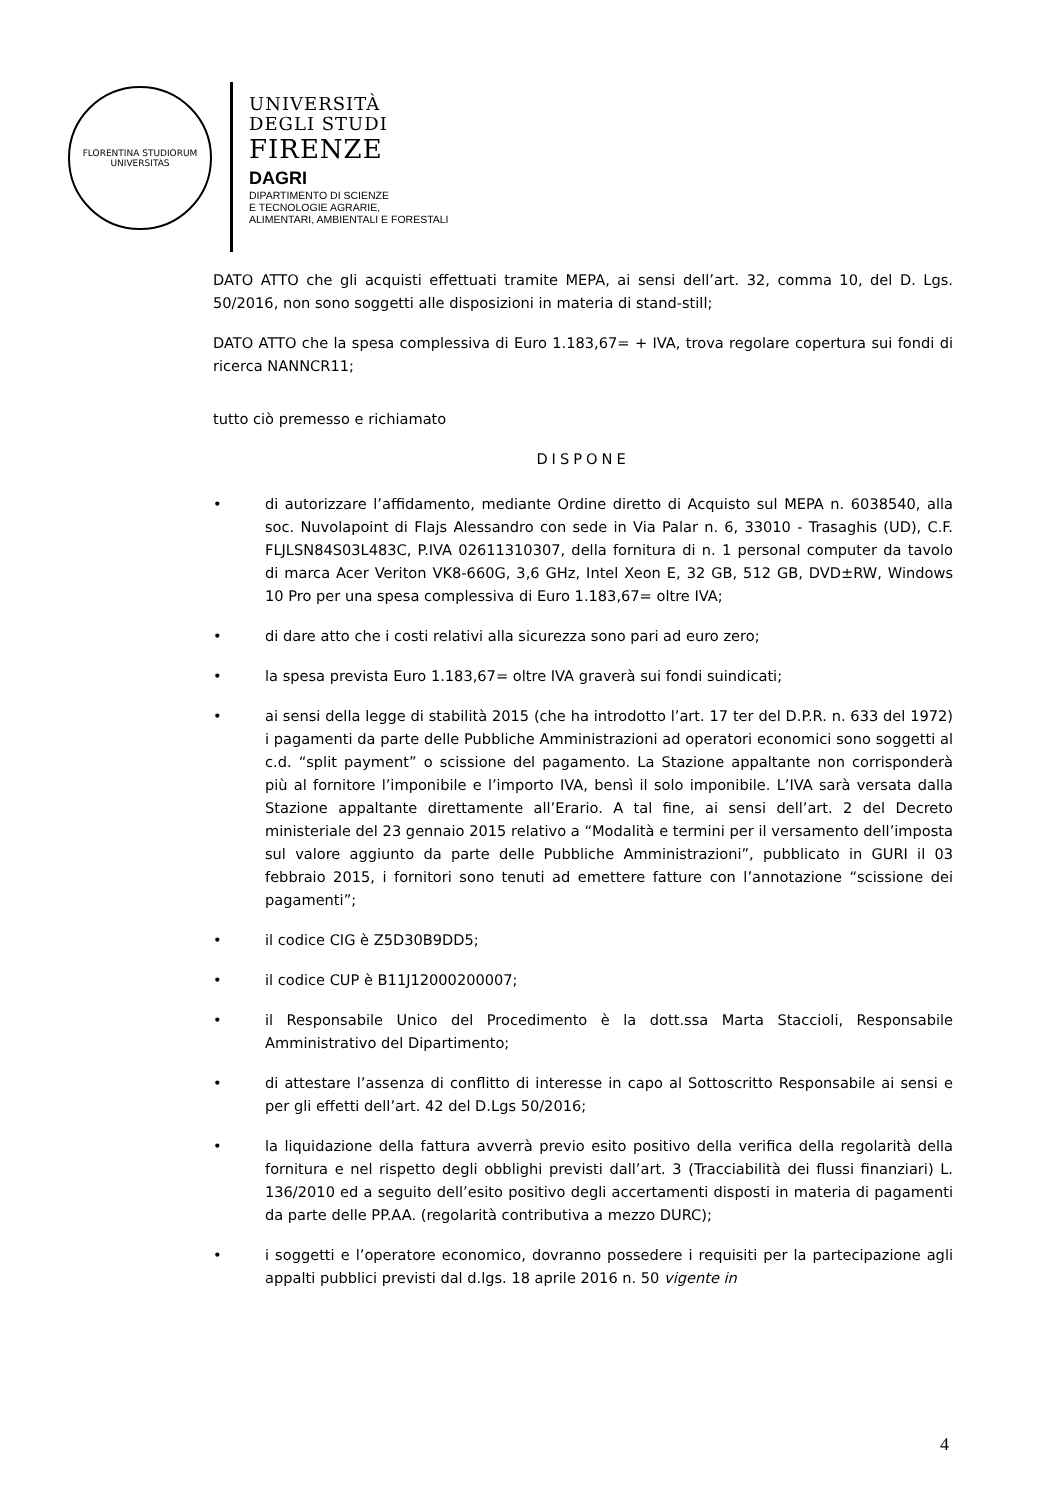FLORENTINA STUDIORUM UNIVERSITAS
UNIVERSITÀ
DEGLI STUDI
FIRENZE
DAGRI
DIPARTIMENTO DI SCIENZE
E TECNOLOGIE AGRARIE,
ALIMENTARI, AMBIENTALI E FORESTALI
DATO ATTO che gli acquisti effettuati tramite MEPA, ai sensi dell’art. 32, comma 10, del D. Lgs. 50/2016, non sono soggetti alle disposizioni in materia di stand-still;
DATO ATTO che la spesa complessiva di Euro 1.183,67= + IVA, trova regolare copertura sui fondi di ricerca NANNCR11;
tutto ciò premesso e richiamato
DISPONE
• di autorizzare l’affidamento, mediante Ordine diretto di Acquisto sul MEPA n. 6038540, alla soc. Nuvolapoint di Flajs Alessandro con sede in Via Palar n. 6, 33010 - Trasaghis (UD), C.F. FLJLSN84S03L483C, P.IVA 02611310307, della fornitura di n. 1 personal computer da tavolo di marca Acer Veriton VK8-660G, 3,6 GHz, Intel Xeon E, 32 GB, 512 GB, DVD±RW, Windows 10 Pro per una spesa complessiva di Euro 1.183,67= oltre IVA;
• di dare atto che i costi relativi alla sicurezza sono pari ad euro zero;
• la spesa prevista Euro 1.183,67= oltre IVA graverà sui fondi suindicati;
• ai sensi della legge di stabilità 2015 (che ha introdotto l’art. 17 ter del D.P.R. n. 633 del 1972) i pagamenti da parte delle Pubbliche Amministrazioni ad operatori economici sono soggetti al c.d. “split payment” o scissione del pagamento. La Stazione appaltante non corrisponderà più al fornitore l’imponibile e l’importo IVA, bensì il solo imponibile. L’IVA sarà versata dalla Stazione appaltante direttamente all’Erario. A tal fine, ai sensi dell’art. 2 del Decreto ministeriale del 23 gennaio 2015 relativo a “Modalità e termini per il versamento dell’imposta sul valore aggiunto da parte delle Pubbliche Amministrazioni”, pubblicato in GURI il 03 febbraio 2015, i fornitori sono tenuti ad emettere fatture con l’annotazione “scissione dei pagamenti”;
• il codice CIG è Z5D30B9DD5;
• il codice CUP è B11J12000200007;
• il Responsabile Unico del Procedimento è la dott.ssa Marta Staccioli, Responsabile Amministrativo del Dipartimento;
• di attestare l’assenza di conflitto di interesse in capo al Sottoscritto Responsabile ai sensi e per gli effetti dell’art. 42 del D.Lgs 50/2016;
• la liquidazione della fattura avverrà previo esito positivo della verifica della regolarità della fornitura e nel rispetto degli obblighi previsti dall’art. 3 (Tracciabilità dei flussi finanziari) L. 136/2010 ed a seguito dell’esito positivo degli accertamenti disposti in materia di pagamenti da parte delle PP.AA. (regolarità contributiva a mezzo DURC);
• i soggetti e l’operatore economico, dovranno possedere i requisiti per la partecipazione agli appalti pubblici previsti dal d.lgs. 18 aprile 2016 n. 50 vigente in
4